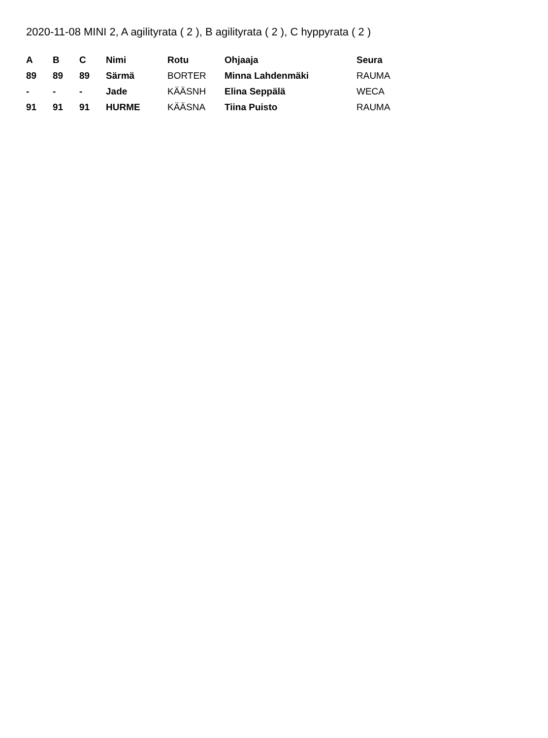2020-11-08 MINI 2, A agilityrata ( 2 ), B agilityrata ( 2 ), C hyppyrata ( 2 )
| A | B | C | Nimi | Rotu | Ohjaaja | Seura |
| --- | --- | --- | --- | --- | --- | --- |
| 89 | 89 | 89 | Särmä | BORTER | Minna Lahdenmäki | RAUMA |
| - | - | - | Jade | KÄÄSNH | Elina Seppälä | WECA |
| 91 | 91 | 91 | HURME | KÄÄSNA | Tiina Puisto | RAUMA |